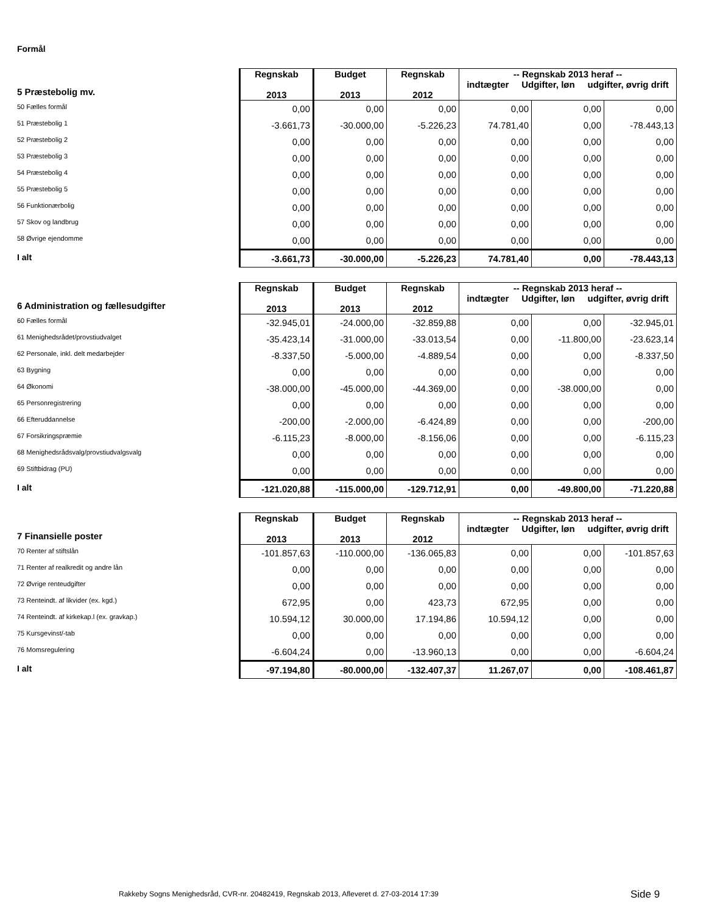Formål
| 5 Præstebolig mv. | Regnskab 2013 | Budget 2013 | Regnskab 2012 | -- Regnskab 2013 heraf -- indtægter Udgifter, løn udgifter, øvrig drift | | |
| --- | --- | --- | --- | --- | --- | --- |
| 50 Fælles formål | 0,00 | 0,00 | 0,00 | 0,00 | 0,00 | 0,00 |
| 51 Præstebolig 1 | -3.661,73 | -30.000,00 | -5.226,23 | 74.781,40 | 0,00 | -78.443,13 |
| 52 Præstebolig 2 | 0,00 | 0,00 | 0,00 | 0,00 | 0,00 | 0,00 |
| 53 Præstebolig 3 | 0,00 | 0,00 | 0,00 | 0,00 | 0,00 | 0,00 |
| 54 Præstebolig 4 | 0,00 | 0,00 | 0,00 | 0,00 | 0,00 | 0,00 |
| 55 Præstebolig 5 | 0,00 | 0,00 | 0,00 | 0,00 | 0,00 | 0,00 |
| 56 Funktionærbolig | 0,00 | 0,00 | 0,00 | 0,00 | 0,00 | 0,00 |
| 57 Skov og landbrug | 0,00 | 0,00 | 0,00 | 0,00 | 0,00 | 0,00 |
| 58 Øvrige ejendomme | 0,00 | 0,00 | 0,00 | 0,00 | 0,00 | 0,00 |
| I alt | -3.661,73 | -30.000,00 | -5.226,23 | 74.781,40 | 0,00 | -78.443,13 |
| 6 Administration og fællesudgifter | Regnskab 2013 | Budget 2013 | Regnskab 2012 | -- Regnskab 2013 heraf -- indtægter Udgifter, løn udgifter, øvrig drift | | |
| --- | --- | --- | --- | --- | --- | --- |
| 60 Fælles formål | -32.945,01 | -24.000,00 | -32.859,88 | 0,00 | 0,00 | -32.945,01 |
| 61 Menighedsrådet/provstiudvalget | -35.423,14 | -31.000,00 | -33.013,54 | 0,00 | -11.800,00 | -23.623,14 |
| 62 Personale, inkl. delt medarbejder | -8.337,50 | -5.000,00 | -4.889,54 | 0,00 | 0,00 | -8.337,50 |
| 63 Bygning | 0,00 | 0,00 | 0,00 | 0,00 | 0,00 | 0,00 |
| 64 Økonomi | -38.000,00 | -45.000,00 | -44.369,00 | 0,00 | -38.000,00 | 0,00 |
| 65 Personregistrering | 0,00 | 0,00 | 0,00 | 0,00 | 0,00 | 0,00 |
| 66 Efteruddannelse | -200,00 | -2.000,00 | -6.424,89 | 0,00 | 0,00 | -200,00 |
| 67 Forsikringspræmie | -6.115,23 | -8.000,00 | -8.156,06 | 0,00 | 0,00 | -6.115,23 |
| 68 Menighedsrådsvalg/provstiudvalgsvalg | 0,00 | 0,00 | 0,00 | 0,00 | 0,00 | 0,00 |
| 69 Stiftbidrag (PU) | 0,00 | 0,00 | 0,00 | 0,00 | 0,00 | 0,00 |
| I alt | -121.020,88 | -115.000,00 | -129.712,91 | 0,00 | -49.800,00 | -71.220,88 |
| 7 Finansielle poster | Regnskab 2013 | Budget 2013 | Regnskab 2012 | -- Regnskab 2013 heraf -- indtægter Udgifter, løn udgifter, øvrig drift | | |
| --- | --- | --- | --- | --- | --- | --- |
| 70 Renter af stiftslån | -101.857,63 | -110.000,00 | -136.065,83 | 0,00 | 0,00 | -101.857,63 |
| 71 Renter af realkredit og andre lån | 0,00 | 0,00 | 0,00 | 0,00 | 0,00 | 0,00 |
| 72 Øvrige renteudgifter | 0,00 | 0,00 | 0,00 | 0,00 | 0,00 | 0,00 |
| 73 Renteindt. af likvider (ex. kgd.) | 672,95 | 0,00 | 423,73 | 672,95 | 0,00 | 0,00 |
| 74 Renteindt. af kirkekap.l (ex. gravkap.) | 10.594,12 | 30.000,00 | 17.194,86 | 10.594,12 | 0,00 | 0,00 |
| 75 Kursgevinst/-tab | 0,00 | 0,00 | 0,00 | 0,00 | 0,00 | 0,00 |
| 76 Momsregulering | -6.604,24 | 0,00 | -13.960,13 | 0,00 | 0,00 | -6.604,24 |
| I alt | -97.194,80 | -80.000,00 | -132.407,37 | 11.267,07 | 0,00 | -108.461,87 |
Rakkeby Sogns Menighedsråd, CVR-nr. 20482419, Regnskab 2013, Afleveret d. 27-03-2014 17:39
Side 9